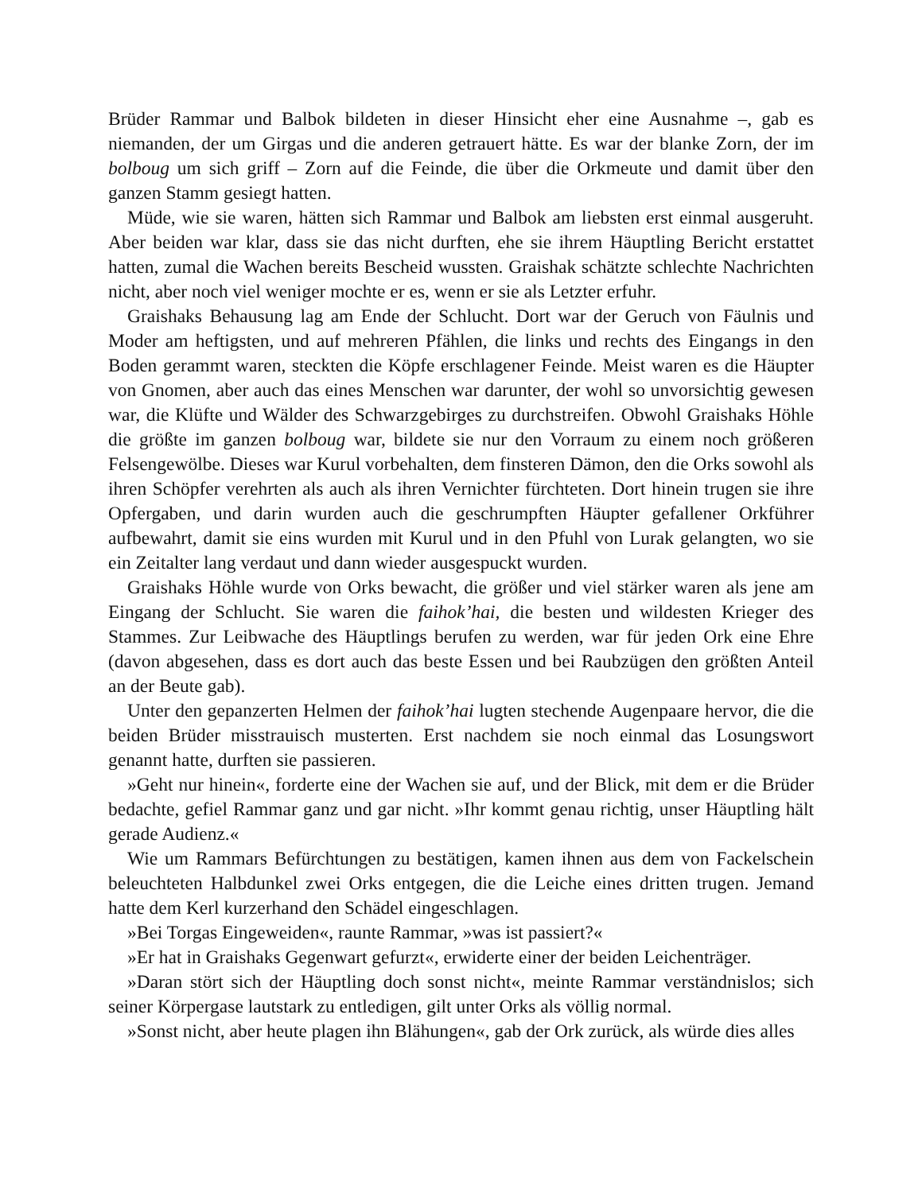Brüder Rammar und Balbok bildeten in dieser Hinsicht eher eine Ausnahme –, gab es niemanden, der um Girgas und die anderen getrauert hätte. Es war der blanke Zorn, der im bolboug um sich griff – Zorn auf die Feinde, die über die Orkmeute und damit über den ganzen Stamm gesiegt hatten.
Müde, wie sie waren, hätten sich Rammar und Balbok am liebsten erst einmal ausgeruht. Aber beiden war klar, dass sie das nicht durften, ehe sie ihrem Häuptling Bericht erstattet hatten, zumal die Wachen bereits Bescheid wussten. Graishak schätzte schlechte Nachrichten nicht, aber noch viel weniger mochte er es, wenn er sie als Letzter erfuhr.
Graishaks Behausung lag am Ende der Schlucht. Dort war der Geruch von Fäulnis und Moder am heftigsten, und auf mehreren Pfählen, die links und rechts des Eingangs in den Boden gerammt waren, steckten die Köpfe erschlagener Feinde. Meist waren es die Häupter von Gnomen, aber auch das eines Menschen war darunter, der wohl so unvorsichtig gewesen war, die Klüfte und Wälder des Schwarzgebirges zu durchstreifen. Obwohl Graishaks Höhle die größte im ganzen bolboug war, bildete sie nur den Vorraum zu einem noch größeren Felsengewölbe. Dieses war Kurul vorbehalten, dem finsteren Dämon, den die Orks sowohl als ihren Schöpfer verehrten als auch als ihren Vernichter fürchteten. Dort hinein trugen sie ihre Opfergaben, und darin wurden auch die geschrumpften Häupter gefallener Orkführer aufbewahrt, damit sie eins wurden mit Kurul und in den Pfuhl von Lurak gelangten, wo sie ein Zeitalter lang verdaut und dann wieder ausgespuckt wurden.
Graishaks Höhle wurde von Orks bewacht, die größer und viel stärker waren als jene am Eingang der Schlucht. Sie waren die faihok’hai, die besten und wildesten Krieger des Stammes. Zur Leibwache des Häuptlings berufen zu werden, war für jeden Ork eine Ehre (davon abgesehen, dass es dort auch das beste Essen und bei Raubzügen den größten Anteil an der Beute gab).
Unter den gepanzerten Helmen der faihok’hai lugten stechende Augenpaare hervor, die die beiden Brüder misstrauisch musterten. Erst nachdem sie noch einmal das Losungswort genannt hatte, durften sie passieren.
»Geht nur hinein«, forderte eine der Wachen sie auf, und der Blick, mit dem er die Brüder bedachte, gefiel Rammar ganz und gar nicht. »Ihr kommt genau richtig, unser Häuptling hält gerade Audienz.«
Wie um Rammars Befürchtungen zu bestätigen, kamen ihnen aus dem von Fackelschein beleuchteten Halbdunkel zwei Orks entgegen, die die Leiche eines dritten trugen. Jemand hatte dem Kerl kurzerhand den Schädel eingeschlagen.
»Bei Torgas Eingeweiden«, raunte Rammar, »was ist passiert?«
»Er hat in Graishaks Gegenwart gefurzt«, erwiderte einer der beiden Leichenträger.
»Daran stört sich der Häuptling doch sonst nicht«, meinte Rammar verständnislos; sich seiner Körpergase lautstark zu entledigen, gilt unter Orks als völlig normal.
»Sonst nicht, aber heute plagen ihn Blähungen«, gab der Ork zurück, als würde dies alles